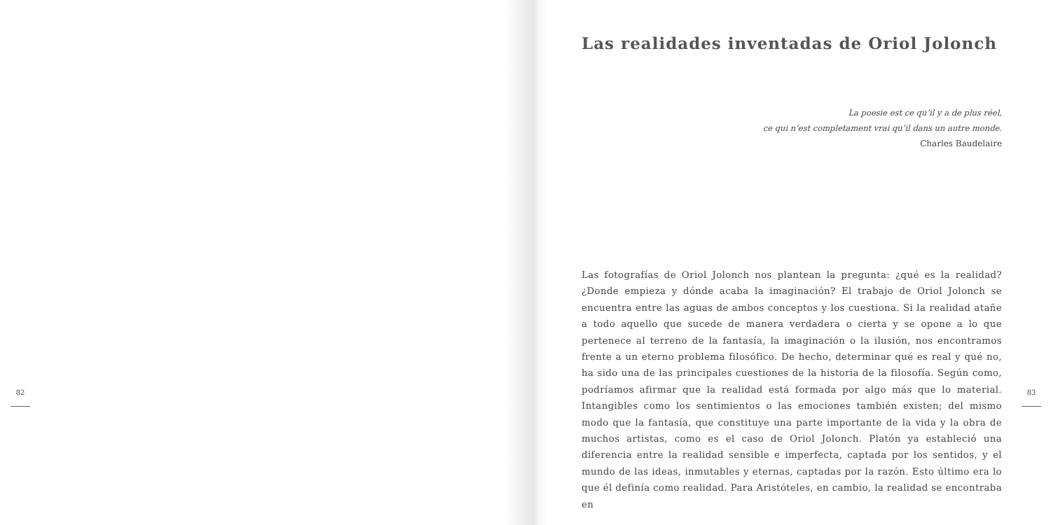82
Las realidades inventadas de Oriol Jolonch
La poesie est ce qu’il y a de plus réel,
ce qui n’est completament vrai qu’il dans un autre monde.
Charles Baudelaire
Las fotografías de Oriol Jolonch nos plantean la pregunta: ¿qué es la realidad? ¿Donde empieza y dónde acaba la imaginación? El trabajo de Oriol Jolonch se encuentra entre las aguas de ambos conceptos y los cuestiona. Si la realidad atañe a todo aquello que sucede de manera verdadera o cierta y se opone a lo que pertenece al terreno de la fantasía, la imaginación o la ilusión, nos encontramos frente a un eterno problema filosófico. De hecho, determinar qué es real y qué no, ha sido una de las principales cuestiones de la historia de la filosofía. Según como, podríamos afirmar que la realidad está formada por algo más que lo material. Intangibles como los sentimientos o las emociones también existen; del mismo modo que la fantasía, que constituye una parte importante de la vida y la obra de muchos artistas, como es el caso de Oriol Jolonch. Platón ya estableció una diferencia entre la realidad sensible e imperfecta, captada por los sentidos, y el mundo de las ideas, inmutables y eternas, captadas por la razón. Esto último era lo que él definía como realidad. Para Aristóteles, en cambio, la realidad se encontraba en
83